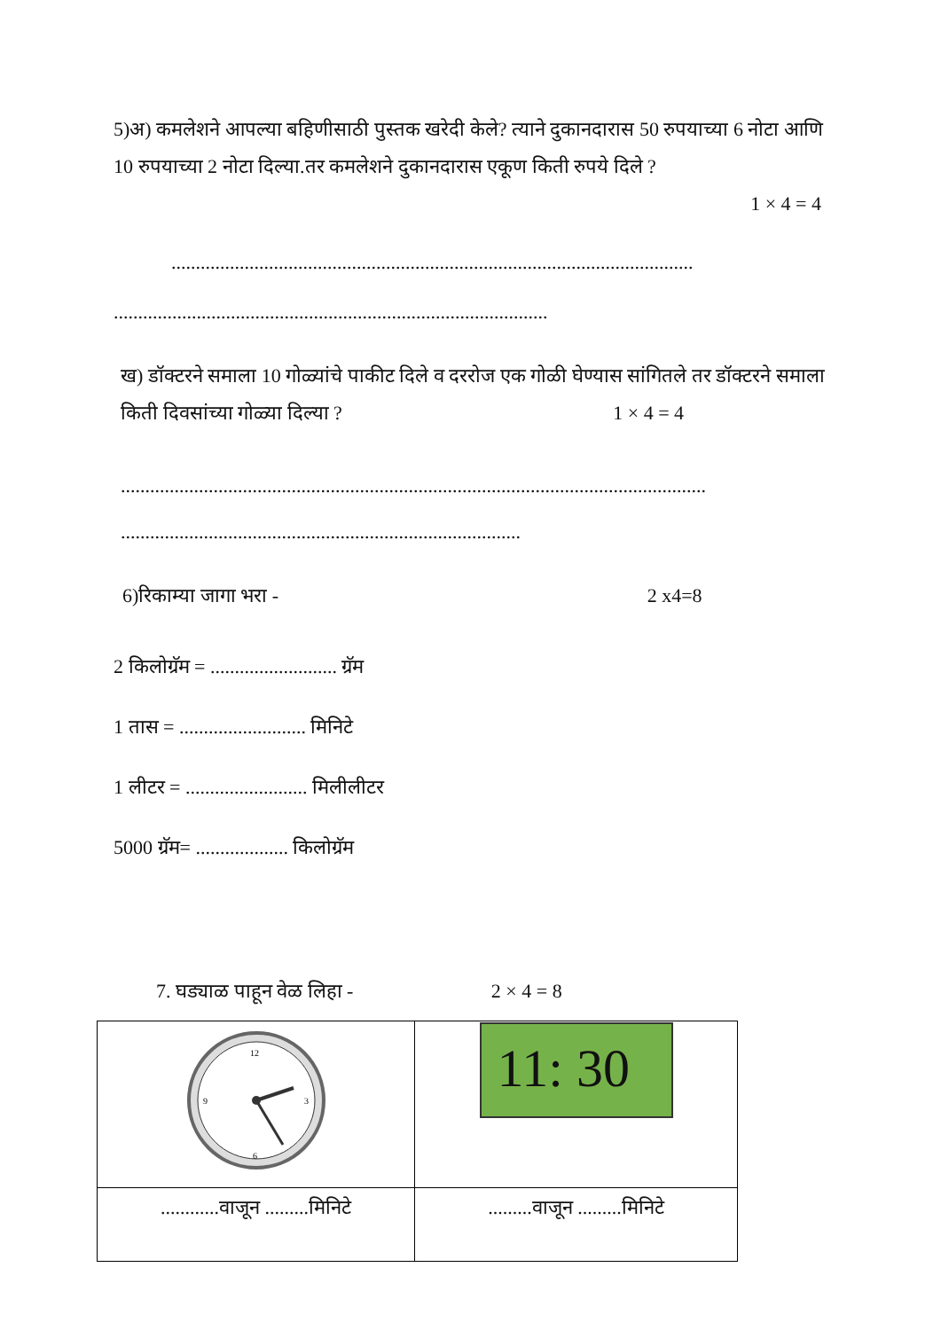5)अ) कमलेशने आपल्या बहिणीसाठी पुस्तक खरेदी केले? त्याने दुकानदारास 50 रुपयाच्या 6 नोटा आणि 10 रुपयाच्या 2 नोटा दिल्या.तर कमलेशने दुकानदारास एकूण किती रुपये दिले ?
1 × 4 = 4
...........................................................................................................
.........................................................................................
ख) डॉक्टरने समाला 10 गोळ्यांचे पाकीट दिले व दररोज एक गोळी घेण्यास सांगितले तर डॉक्टरने समाला किती दिवसांच्या गोळ्या दिल्या ? 1 × 4 = 4
........................................................................................................................
..................................................................................
6)रिकाम्या जागा भरा - 2 x4=8
2 किलोग्रॅम = .......................... ग्रॅम
1 तास = .......................... मिनिटे
1 लीटर = ......................... मिलीलीटर
5000 ग्रॅम= ................... किलोग्रॅम
7. घड्याळ पाहून वेळ लिहा - 2 × 4 = 8
| 12 6 3 9 | 11: 30 |
| ............वाजून .........मिनिटे | .........वाजून .........मिनिटे |